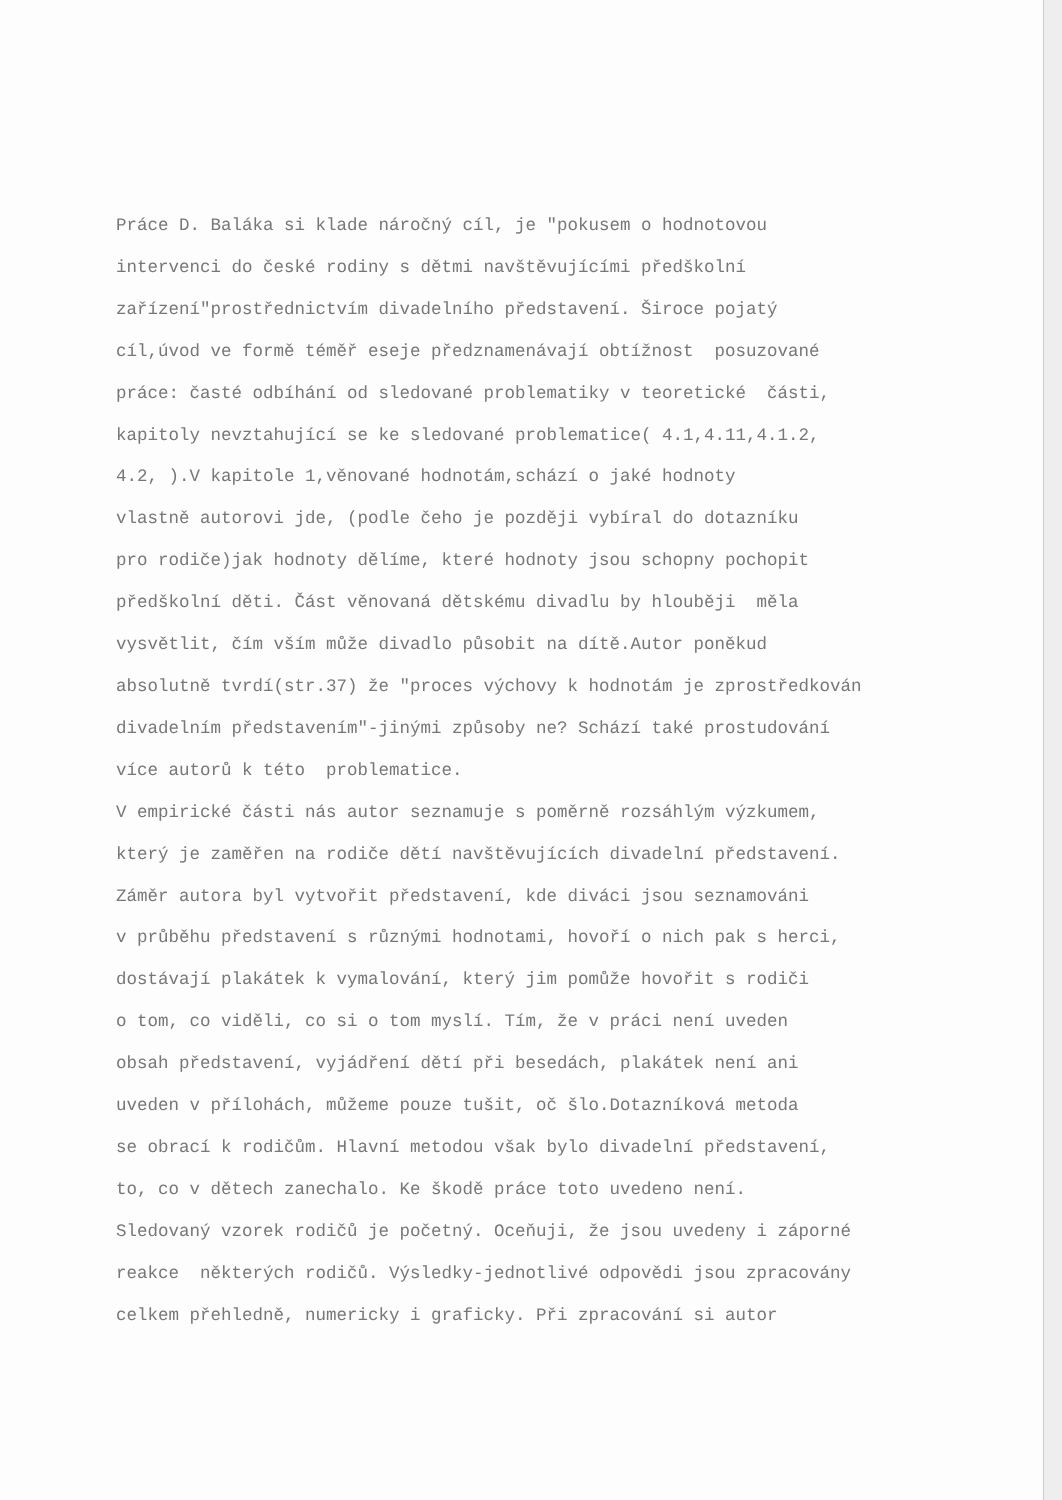Práce D. Baláka si klade náročný cíl, je "pokusem o hodnotovou intervenci do české rodiny s dětmi navštěvujícími předškolní zařízení"prostřednictvím divadelního představení. Široce pojatý cíl,úvod ve formě téměř eseje předznamenávají obtížnost posuzované práce: časté odbíhání od sledované problematiky v teoretické části, kapitoly nevztahující se ke sledované problematice( 4.1,4.11,4.1.2, 4.2, ).V kapitole 1,věnované hodnotám,schází o jaké hodnoty vlastně autorovi jde, (podle čeho je později vybíral do dotazníku pro rodiče)jak hodnoty dělíme, které hodnoty jsou schopny pochopit předškolní děti. Část věnovaná dětskému divadlu by hlouběji měla vysvětlit, čím vším může divadlo působit na dítě.Autor poněkud absolutně tvrdí(str.37) že "proces výchovy k hodnotám je zprostředkován divadelním představením"-jinými způsoby ne? Schází také prostudování více autorů k této problematice. V empirické části nás autor seznamuje s poměrně rozsáhlým výzkumem, který je zaměřen na rodiče dětí navštěvujících divadelní představení. Záměr autora byl vytvořit představení, kde diváci jsou seznamováni v průběhu představení s různými hodnotami, hovoří o nich pak s herci, dostávají plakátek k vymalování, který jim pomůže hovořit s rodiči o tom, co viděli, co si o tom myslí. Tím, že v práci není uveden obsah představení, vyjádření dětí při besedách, plakátek není ani uveden v přílohách, můžeme pouze tušit, oč šlo.Dotazníková metoda se obrací k rodičům. Hlavní metodou však bylo divadelní představení, to, co v dětech zanechalo. Ke škodě práce toto uvedeno není. Sledovaný vzorek rodičů je početný. Oceňuji, že jsou uvedeny i záporné reakce některých rodičů. Výsledky-jednotlivé odpovědi jsou zpracovány celkem přehledně, numericky i graficky. Při zpracování si autor